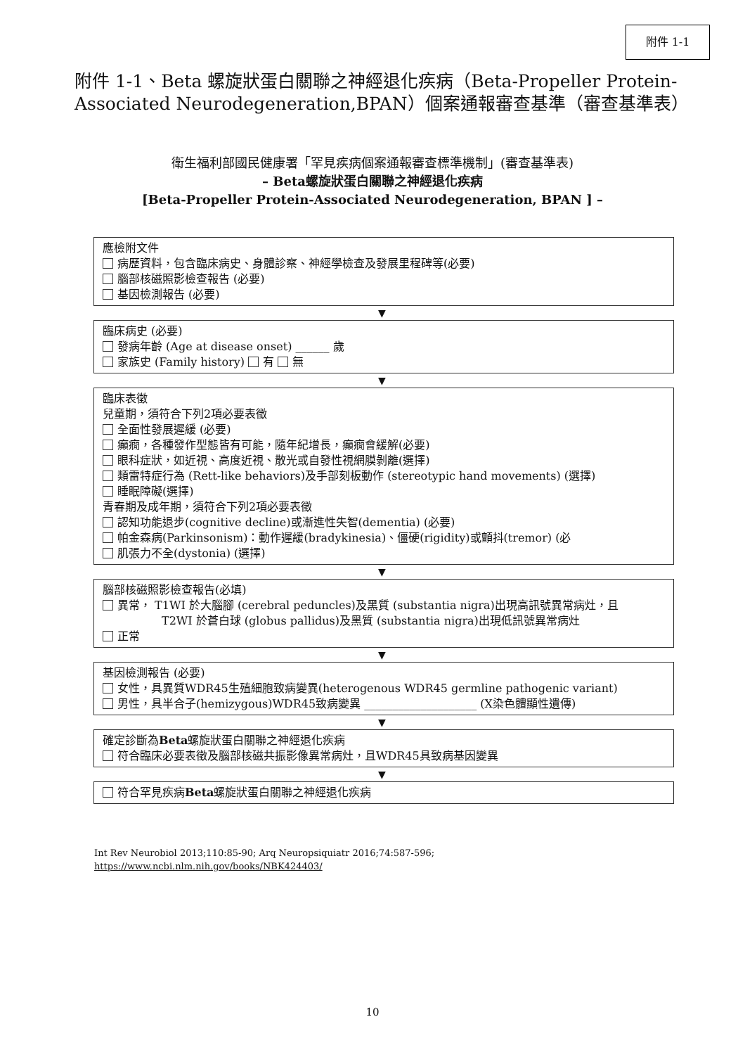附件 1-1
附件 1-1、Beta 螺旋狀蛋白關聯之神經退化疾病（Beta-Propeller Protein-Associated Neurodegeneration,BPAN）個案通報審查基準（審查基準表）
衛生福利部國民健康署「罕見疾病個案通報審查標準機制」(審查基準表)
– Beta螺旋狀蛋白關聯之神經退化疾病
[Beta-Propeller Protein-Associated Neurodegeneration, BPAN ] –
應檢附文件
病歷資料，包含臨床病史、身體診察、神經學檢查及發展里程碑等(必要)
腦部核磁照影檢查報告 (必要)
基因檢測報告 (必要)
▼
臨床病史 (必要)
發病年齡 (Age at disease onset) ______ 歲
家族史 (Family history) 有 無
▼
臨床表徵
兒童期，須符合下列2項必要表徵
全面性發展遲緩 (必要)
癲癇，各種發作型態皆有可能，隨年紀增長，癲癇會緩解(必要)
眼科症狀，如近視、高度近視、散光或自發性視網膜剝離(選擇)
類雷特症行為 (Rett-like behaviors)及手部刻板動作 (stereotypic hand movements) (選擇)
睡眠障礙(選擇)
青春期及成年期，須符合下列2項必要表徵
認知功能退步(cognitive decline)或漸進性失智(dementia) (必要)
帕金森病(Parkinsonism)：動作遲緩(bradykinesia)、僵硬(rigidity)或顫抖(tremor) (必
肌張力不全(dystonia) (選擇)
▼
腦部核磁照影檢查報告(必填)
異常， T1WI 於大腦腳 (cerebral peduncles)及黑質 (substantia nigra)出現高訊號異常病灶，且
T2WI 於蒼白球 (globus pallidus)及黑質 (substantia nigra)出現低訊號異常病灶
正常
▼
基因檢測報告 (必要)
女性，具異質WDR45生殖細胞致病變異(heterogenous WDR45 germline pathogenic variant)
男性，具半合子(hemizygous)WDR45致病變異 ____________________ (X染色體顯性遺傳)
▼
確定診斷為Beta螺旋狀蛋白關聯之神經退化疾病
符合臨床必要表徵及腦部核磁共振影像異常病灶，且WDR45具致病基因變異
▼
符合罕見疾病Beta螺旋狀蛋白關聯之神經退化疾病
Int Rev Neurobiol 2013;110:85-90; Arq Neuropsiquiatr 2016;74:587-596;
https://www.ncbi.nlm.nih.gov/books/NBK424403/
10